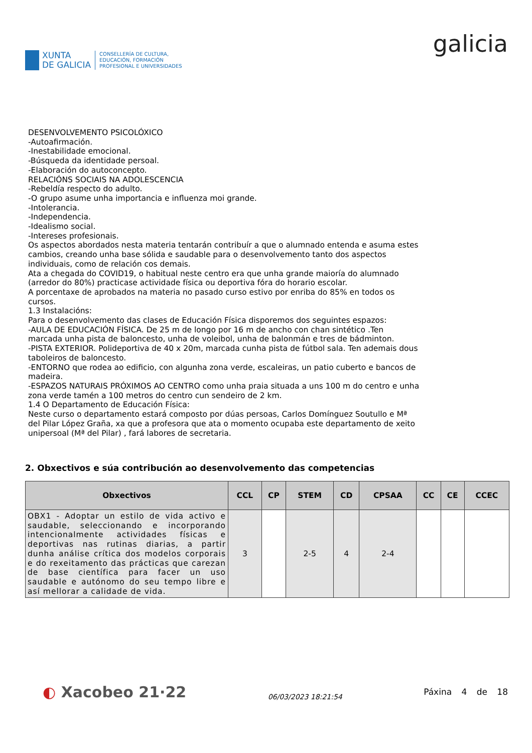XUNTA
DE GALICIA
CONSELLERÍA DE CULTURA,
EDUCACIÓN, FORMACIÓN
PROFESIONAL E UNIVERSIDADES
galicia
DESENVOLVEMENTO PSICOLÓXICO
-Autoafirmación.
-Inestabilidade emocional.
-Búsqueda da identidade persoal.
-Elaboración do autoconcepto.
RELACIÓNS SOCIAIS NA ADOLESCENCIA
-Rebeldía respecto do adulto.
-O grupo asume unha importancia e influenza moi grande.
-Intolerancia.
-Independencia.
-Idealismo social.
-Intereses profesionais.
Os aspectos abordados nesta materia tentarán contribuír a que o alumnado entenda e asuma estes cambios, creando unha base sólida e saudable para o desenvolvemento tanto dos aspectos individuais, como de relación cos demais.
Ata a chegada do COVID19, o habitual neste centro era que unha grande maioría do alumnado (arredor do 80%) practicase actividade física ou deportiva fóra do horario escolar.
A porcentaxe de aprobados na materia no pasado curso estivo por enriba do 85% en todos os cursos.
1.3 Instalacións:
Para o desenvolvemento das clases de Educación Física disporemos dos seguintes espazos:
-AULA DE EDUCACIÓN FÍSICA. De 25 m de longo por 16 m de ancho con chan sintético .Ten marcada unha pista de baloncesto, unha de voleibol, unha de balonmán e tres de bádminton.
-PISTA EXTERIOR. Polideportiva de 40 x 20m, marcada cunha pista de fútbol sala. Ten ademais dous taboleiros de baloncesto.
-ENTORNO que rodea ao edificio, con algunha zona verde, escaleiras, un patio cuberto e bancos de madeira.
-ESPAZOS NATURAIS PRÓXIMOS AO CENTRO como unha praia situada a uns 100 m do centro e unha zona verde tamén a 100 metros do centro cun sendeiro de 2 km.
1.4 O Departamento de Educación Física:
Neste curso o departamento estará composto por dúas persoas, Carlos Domínguez Soutullo e Mª del Pilar López Graña, xa que a profesora que ata o momento ocupaba este departamento de xeito unipersoal (Mª del Pilar) , fará labores de secretaria.
2. Obxectivos e súa contribución ao desenvolvemento das competencias
| Obxectivos | CCL | CP | STEM | CD | CPSAA | CC | CE | CCEC |
| --- | --- | --- | --- | --- | --- | --- | --- | --- |
| OBX1 - Adoptar un estilo de vida activo e saudable, seleccionando e incorporando intencionalmente actividades físicas e deportivas nas rutinas diarias, a partir dunha análise crítica dos modelos corporais e do rexeitamento das prácticas que carezan de base científica para facer un uso saudable e autónomo do seu tempo libre e así mellorar a calidade de vida. | 3 | | 2-5 | 4 | 2-4 | | | |
◐ Xacobeo 21·22
06/03/2023 18:21:54
Páxina 4 de 18